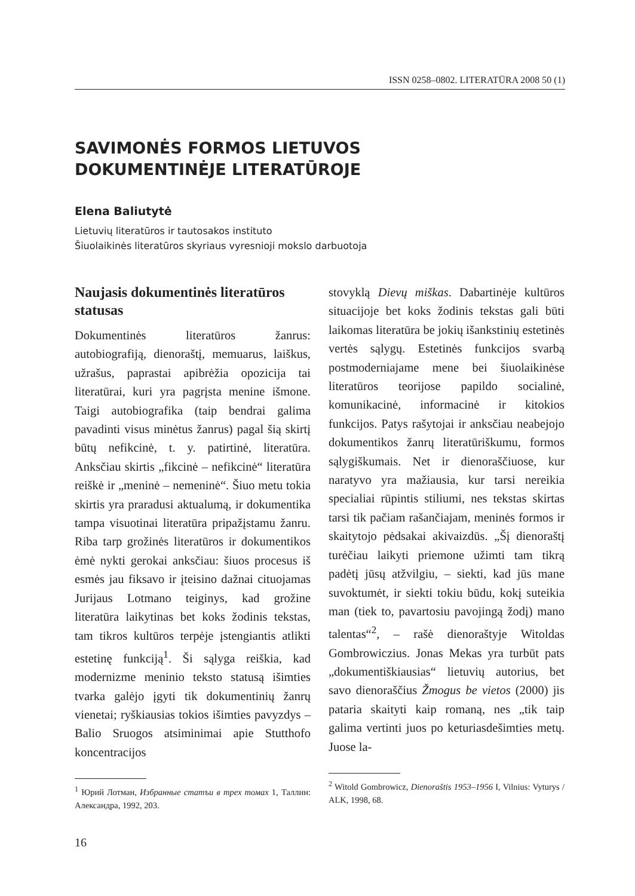ISSN 0258–0802. LITERATŪRA 2008 50 (1)
SAVIMONĖS FORMOS LIETUVOS
DOKUMENTINĖJE LITERATŪROJE
Elena Baliutytė
Lietuvių literatūros ir tautosakos instituto
Šiuolaikinės literatūros skyriaus vyresnioji mokslo darbuotoja
Naujasis dokumentinės literatūros statusas
Dokumentinės literatūros žanrus: autobiografiją, dienoraštį, memuarus, laiškus, užrašus, paprastai apibrėžia opozicija tai literatūrai, kuri yra pagrįsta menine išmone. Taigi autobiografika (taip bendrai galima pavadinti visus minėtus žanrus) pagal šią skirtį būtų nefikcinė, t. y. patirtinė, literatūra. Anksčiau skirtis „fikcinė – nefikcinė“ literatūra reiškė ir „meninė – nemeninė“. Šiuo metu tokia skirtis yra praradusi aktualumą, ir dokumentika tampa visuotinai literatūra pripažįstamu žanru. Riba tarp grožinės literatūros ir dokumentikos ėmė nykti gerokai anksčiau: šiuos procesus iš esmės jau fiksavo ir įteisino dažnai cituojamas Jurijaus Lotmano teiginys, kad grožine literatūra laikytinas bet koks žodinis tekstas, tam tikros kultūros terpėje įstengiantis atlikti estetinę funkciją<sup>1</sup>. Ši sąlyga reiškia, kad modernizme meninio teksto statusą išimties tvarka galėjo įgyti tik dokumentinių žanrų vienetai; ryškiausias tokios išimties pavyzdys – Balio Sruogos atsiminimai apie Stutthofo koncentracijos
<sup>1</sup> Юрий Лотман, Избранные статъи в трех томах 1, Таллин: Александра, 1992, 203.
stovyklą Dievų miškas. Dabartinėje kultūros situacijoje bet koks žodinis tekstas gali būti laikomas literatūra be jokių išankstinių estetinės vertės sąlygų. Estetinės funkcijos svarbą postmoderniajame mene bei šiuolaikinėse literatūros teorijose papildo socialinė, komunikacinė, informacinė ir kitokios funkcijos. Patys rašytojai ir anksčiau neabejojo dokumentikos žanrų literatūriškumu, formos sąlygiškumais. Net ir dienoraščiuose, kur naratyvo yra mažiausia, kur tarsi nereikia specialiai rūpintis stiliumi, nes tekstas skirtas tarsi tik pačiam rašančiajam, meninės formos ir skaitytojo pėdsakai akivaizdūs. „Šį dienoraštį turėčiau laikyti priemone užimti tam tikrą padėtį jūsų atžvilgiu, – siekti, kad jūs mane suvoktumėt, ir siekti tokiu būdu, kokį suteikia man (tiek to, pavartosiu pavojingą žodį) mano talentas“<sup>2</sup>, – rašė dienoraštyje Witoldas Gombrowiczius. Jonas Mekas yra turbūt pats „dokumentiškiausias“ lietuvių autorius, bet savo dienoraščius Žmogus be vietos (2000) jis pataria skaityti kaip romaną, nes „tik taip galima vertinti juos po keturiasdešimties metų. Juose la-
<sup>2</sup> Witold Gombrowicz, Dienoraštis 1953–1956 I, Vilnius: Vyturys / ALK, 1998, 68.
16